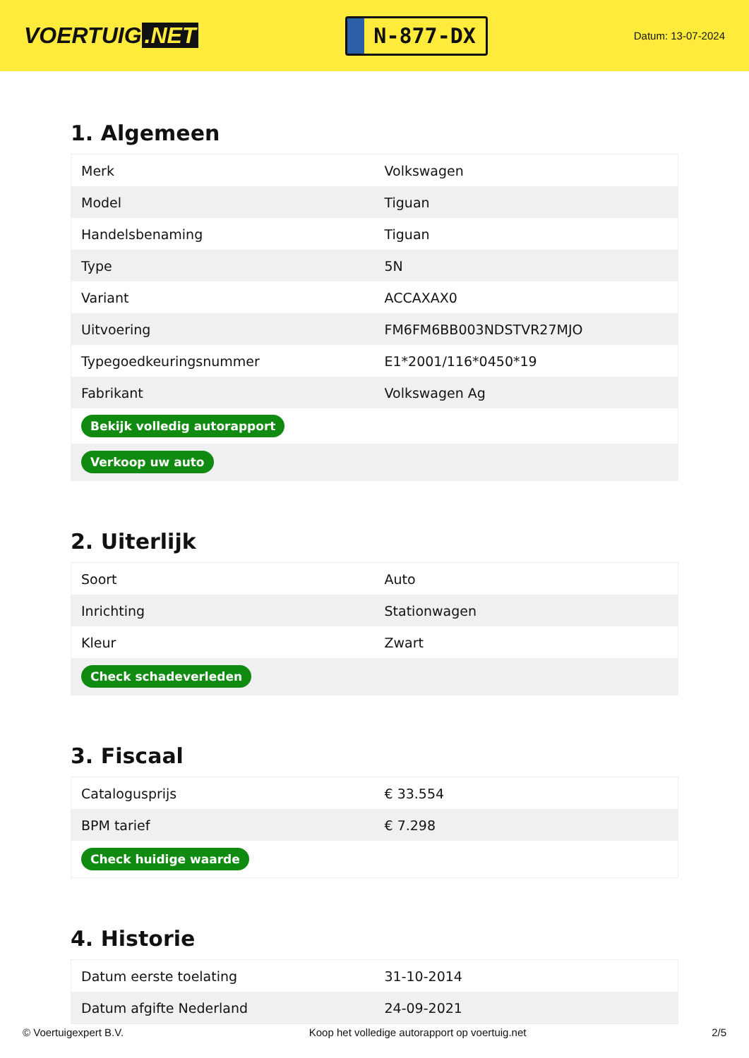VOERTUIG.NET
N-877-DX
Datum: 13-07-2024
1. Algemeen
| Merk | Volkswagen |
| Model | Tiguan |
| Handelsbenaming | Tiguan |
| Type | 5N |
| Variant | ACCAXAX0 |
| Uitvoering | FM6FM6BB003NDSTVR27MJO |
| Typegoedkeuringsnummer | E1*2001/116*0450*19 |
| Fabrikant | Volkswagen Ag |
| Bekijk volledig autorapport | |
| Verkoop uw auto | |
2. Uiterlijk
| Soort | Auto |
| Inrichting | Stationwagen |
| Kleur | Zwart |
| Check schadeverleden | |
3. Fiscaal
| Catalogusprijs | € 33.554 |
| BPM tarief | € 7.298 |
| Check huidige waarde | |
4. Historie
| Datum eerste toelating | 31-10-2014 |
| Datum afgifte Nederland | 24-09-2021 |
© Voertuigexpert B.V. Koop het volledige autorapport op voertuig.net 2/5